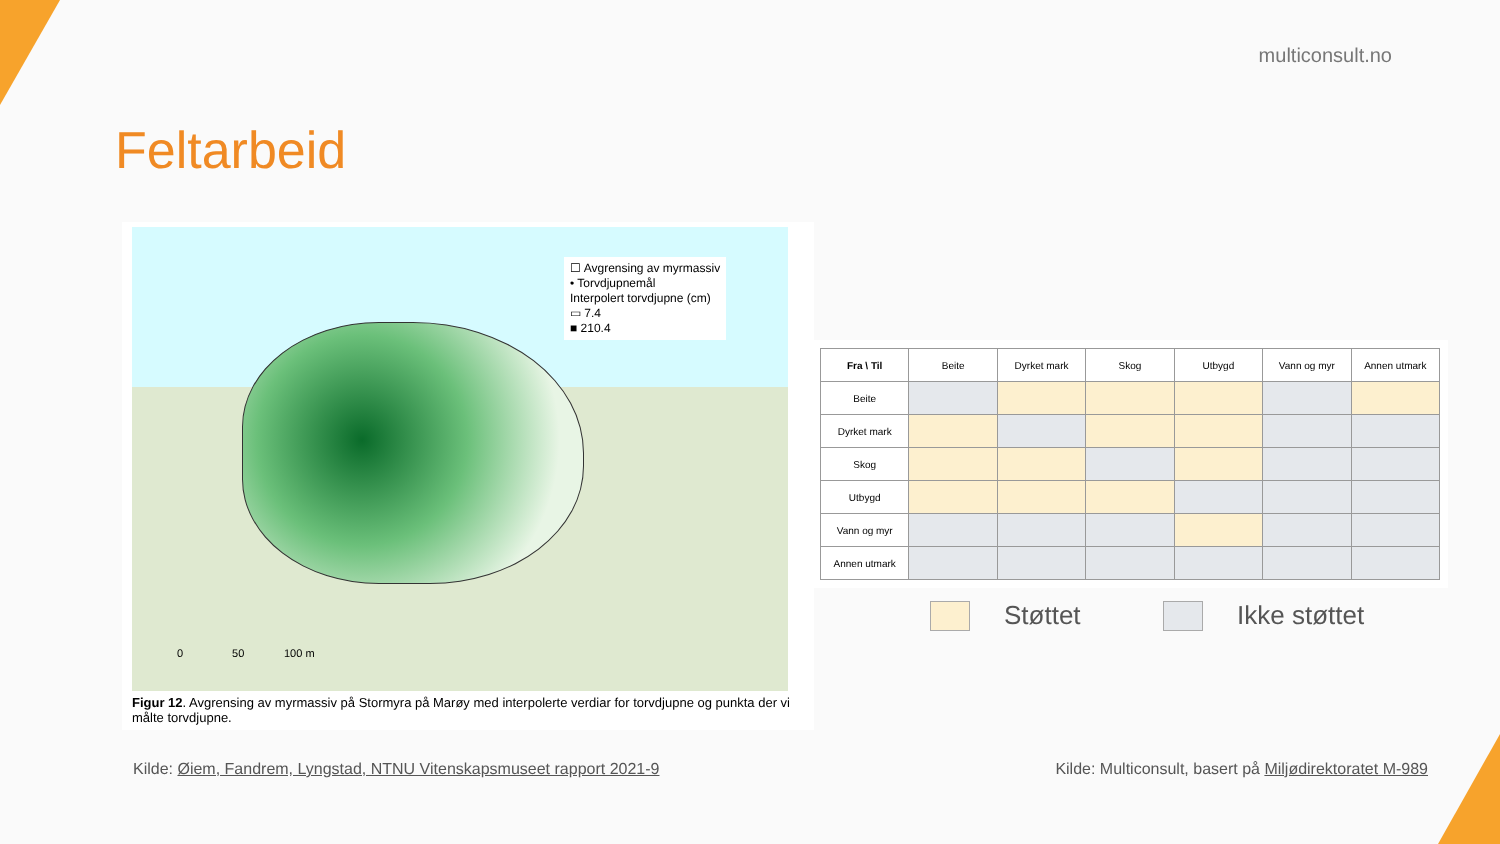multiconsult.no
Feltarbeid
☐ Avgrensing av myrmassiv
• Torvdjupnemål
Interpolert torvdjupne (cm)
▭ 7.4
■ 210.4
0 50 100 m
Figur 12. Avgrensing av myrmassiv på Stormyra på Marøy med interpolerte verdiar for torvdjupne og punkta der vi målte torvdjupne.
| Fra \ Til | Beite | Dyrket mark | Skog | Utbygd | Vann og myr | Annen utmark |
| Beite | | | | | | |
| Dyrket mark | | | | | | |
| Skog | | | | | | |
| Utbygd | | | | | | |
| Vann og myr | | | | | | |
| Annen utmark | | | | | | |
Støttet Ikke støttet
Kilde: Øiem, Fandrem, Lyngstad, NTNU Vitenskapsmuseet rapport 2021-9
Kilde: Multiconsult, basert på Miljødirektoratet M-989